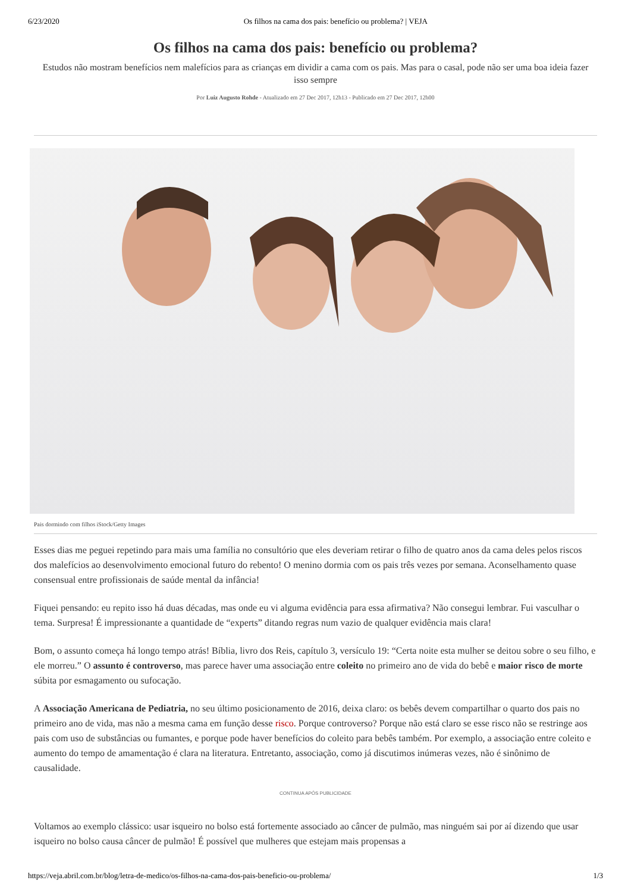6/23/2020 Os filhos na cama dos pais: benefício ou problema? | VEJA
Os filhos na cama dos pais: benefício ou problema?
Estudos não mostram benefícios nem malefícios para as crianças em dividir a cama com os pais. Mas para o casal, pode não ser uma boa ideia fazer isso sempre
Por Luiz Augusto Rohde - Atualizado em 27 Dec 2017, 12h13 - Publicado em 27 Dec 2017, 12h00
Pais dormindo com filhos iStock/Getty Images
Esses dias me peguei repetindo para mais uma família no consultório que eles deveriam retirar o filho de quatro anos da cama deles pelos riscos dos malefícios ao desenvolvimento emocional futuro do rebento! O menino dormia com os pais três vezes por semana. Aconselhamento quase consensual entre profissionais de saúde mental da infância!
Fiquei pensando: eu repito isso há duas décadas, mas onde eu vi alguma evidência para essa afirmativa? Não consegui lembrar. Fui vasculhar o tema. Surpresa! É impressionante a quantidade de “experts” ditando regras num vazio de qualquer evidência mais clara!
Bom, o assunto começa há longo tempo atrás! Bíblia, livro dos Reis, capítulo 3, versículo 19: “Certa noite esta mulher se deitou sobre o seu filho, e ele morreu.” O assunto é controverso, mas parece haver uma associação entre coleito no primeiro ano de vida do bebê e maior risco de morte súbita por esmagamento ou sufocação.
A Associação Americana de Pediatria, no seu último posicionamento de 2016, deixa claro: os bebês devem compartilhar o quarto dos pais no primeiro ano de vida, mas não a mesma cama em função desse risco. Porque controverso? Porque não está claro se esse risco não se restringe aos pais com uso de substâncias ou fumantes, e porque pode haver benefícios do coleito para bebês também. Por exemplo, a associação entre coleito e aumento do tempo de amamentação é clara na literatura. Entretanto, associação, como já discutimos inúmeras vezes, não é sinônimo de causalidade.
CONTINUA APÓS PUBLICIDADE
Voltamos ao exemplo clássico: usar isqueiro no bolso está fortemente associado ao câncer de pulmão, mas ninguém sai por aí dizendo que usar isqueiro no bolso causa câncer de pulmão! É possível que mulheres que estejam mais propensas a
https://veja.abril.com.br/blog/letra-de-medico/os-filhos-na-cama-dos-pais-beneficio-ou-problema/ 1/3